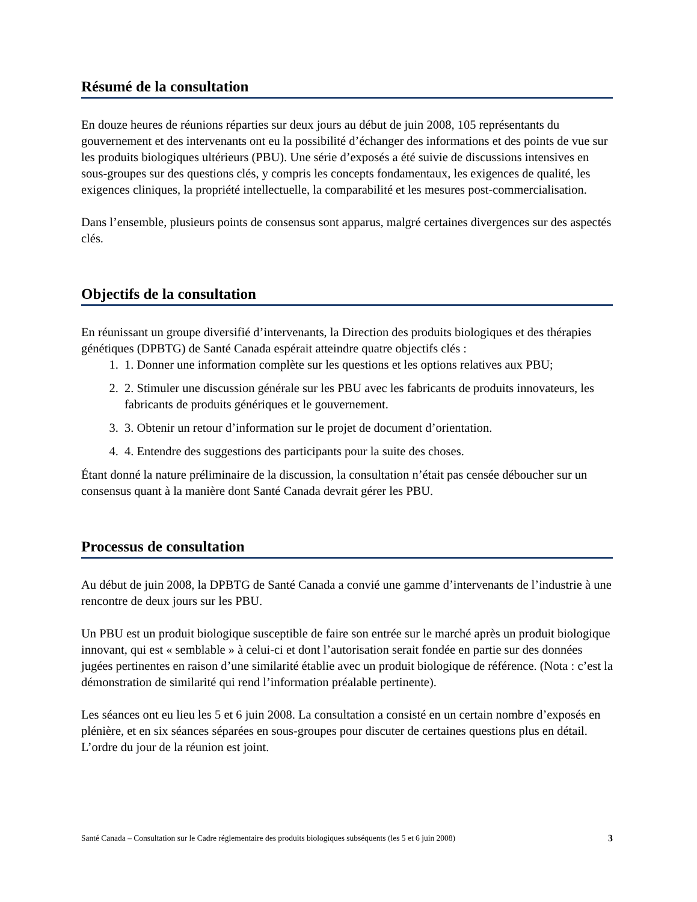Résumé de la consultation
En douze heures de réunions réparties sur deux jours au début de juin 2008, 105 représentants du gouvernement et des intervenants ont eu la possibilité d’échanger des informations et des points de vue sur les produits biologiques ultérieurs (PBU). Une série d’exposés a été suivie de discussions intensives en sous-groupes sur des questions clés, y compris les concepts fondamentaux, les exigences de qualité, les exigences cliniques, la propriété intellectuelle, la comparabilité et les mesures post-commercialisation.
Dans l’ensemble, plusieurs points de consensus sont apparus, malgré certaines divergences sur des aspectés clés.
Objectifs de la consultation
En réunissant un groupe diversifié d’intervenants, la Direction des produits biologiques et des thérapies génétiques (DPBTG) de Santé Canada espérait atteindre quatre objectifs clés :
1. 1. Donner une information complète sur les questions et les options relatives aux PBU;
2. 2. Stimuler une discussion générale sur les PBU avec les fabricants de produits innovateurs, les fabricants de produits génériques et le gouvernement.
3. 3. Obtenir un retour d’information sur le projet de document d’orientation.
4. 4. Entendre des suggestions des participants pour la suite des choses.
Étant donné la nature préliminaire de la discussion, la consultation n’était pas censée déboucher sur un consensus quant à la manière dont Santé Canada devrait gérer les PBU.
Processus de consultation
Au début de juin 2008, la DPBTG de Santé Canada a convié une gamme d’intervenants de l’industrie à une rencontre de deux jours sur les PBU.
Un PBU est un produit biologique susceptible de faire son entrée sur le marché après un produit biologique innovant, qui est « semblable » à celui-ci et dont l’autorisation serait fondée en partie sur des données jugées pertinentes en raison d’une similarité établie avec un produit biologique de référence. (Nota : c’est la démonstration de similarité qui rend l’information préalable pertinente).
Les séances ont eu lieu les 5 et 6 juin 2008. La consultation a consisté en un certain nombre d’exposés en plénière, et en six séances séparées en sous-groupes pour discuter de certaines questions plus en détail. L’ordre du jour de la réunion est joint.
Santé Canada – Consultation sur le Cadre réglementaire des produits biologiques subséquents (les 5 et 6 juin 2008) 3